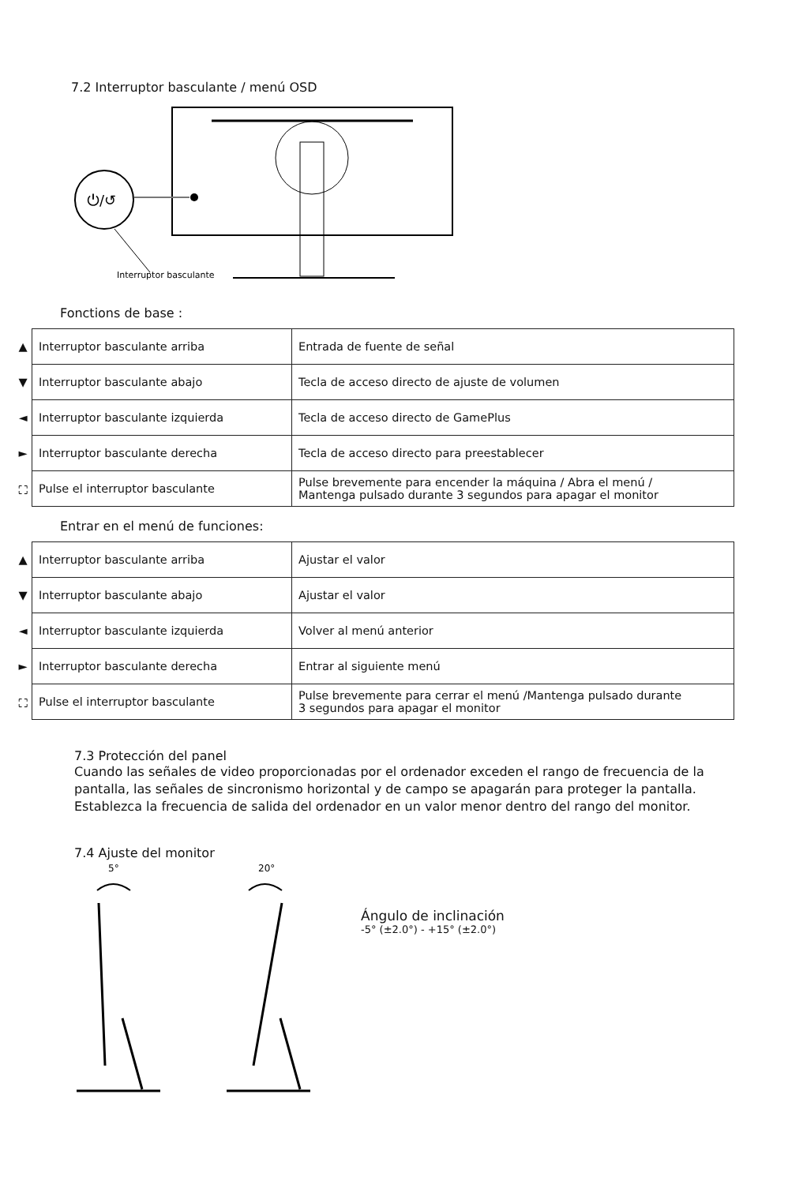7.2 Interruptor basculante / menú OSD
⏻/↺
Interruptor basculante
Fonctions de base :
| ▲ | Interruptor basculante arriba | Entrada de fuente de señal |
| ▼ | Interruptor basculante abajo | Tecla de acceso directo de ajuste de volumen |
| ◄ | Interruptor basculante izquierda | Tecla de acceso directo de GamePlus |
| ► | Interruptor basculante derecha | Tecla de acceso directo para preestablecer |
| ⛶ | Pulse el interruptor basculante | Pulse brevemente para encender la máquina / Abra el menú / Mantenga pulsado durante 3 segundos para apagar el monitor |
Entrar en el menú de funciones:
| ▲ | Interruptor basculante arriba | Ajustar el valor |
| ▼ | Interruptor basculante abajo | Ajustar el valor |
| ◄ | Interruptor basculante izquierda | Volver al menú anterior |
| ► | Interruptor basculante derecha | Entrar al siguiente menú |
| ⛶ | Pulse el interruptor basculante | Pulse brevemente para cerrar el menú /Mantenga pulsado durante 3 segundos para apagar el monitor |
7.3 Protección del panel
Cuando las señales de video proporcionadas por el ordenador exceden el rango de frecuencia de la pantalla, las señales de sincronismo horizontal y de campo se apagarán para proteger la pantalla. Establezca la frecuencia de salida del ordenador en un valor menor dentro del rango del monitor.
7.4 Ajuste del monitor
5°
20°
Ángulo de inclinación
-5° (±2.0°) - +15° (±2.0°)